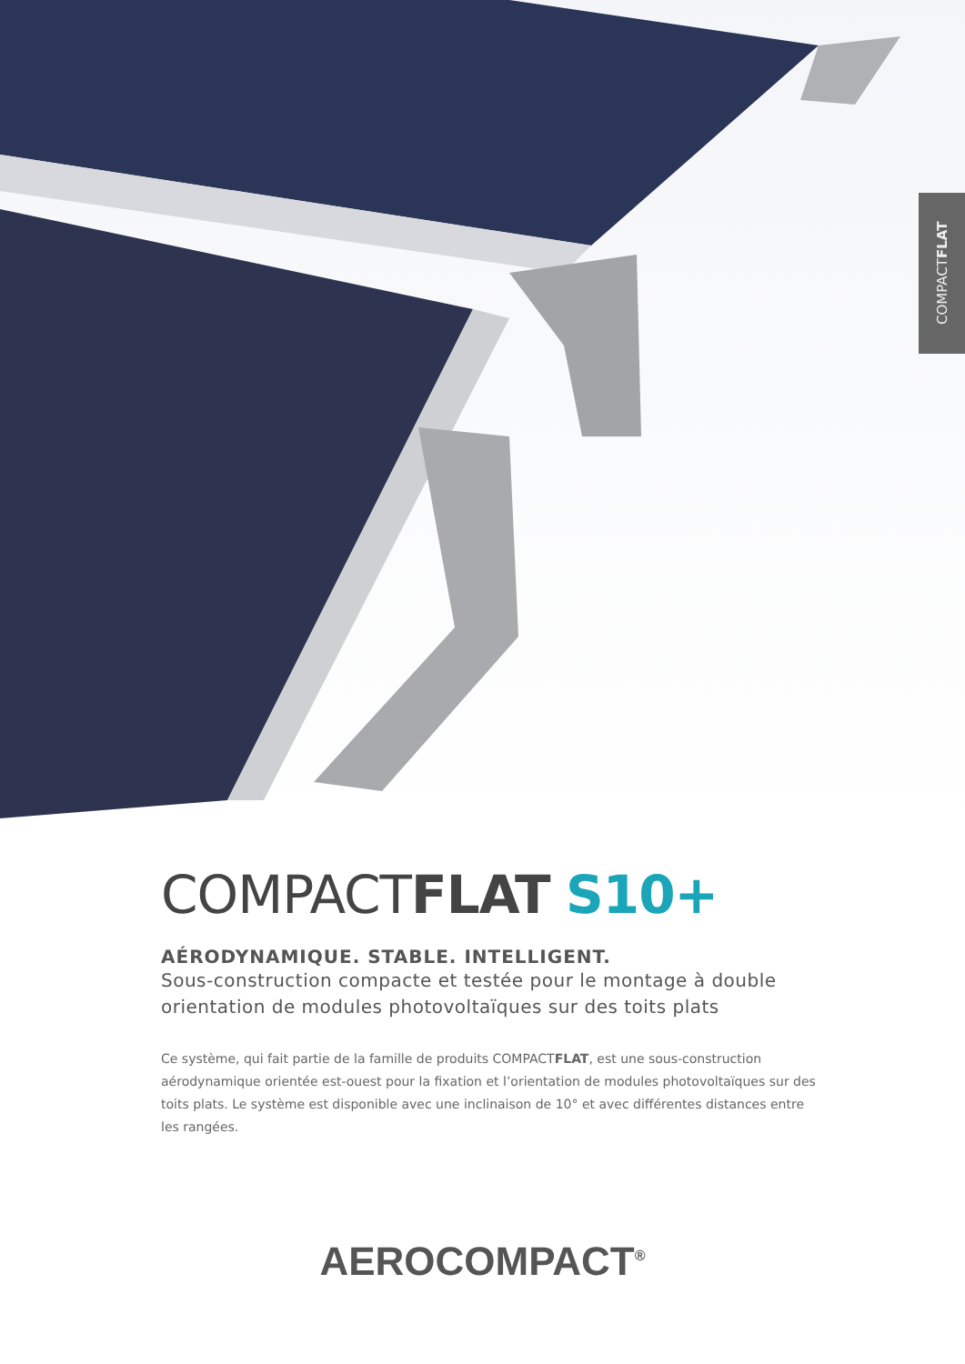COMPACT FLAT
COMPACTFLAT S10+
AÉRODYNAMIQUE. STABLE. INTELLIGENT.
Sous-construction compacte et testée pour le montage à double orientation de modules photovoltaïques sur des toits plats
Ce système, qui fait partie de la famille de produits COMPACTFLAT, est une sous-construction aérodynamique orientée est-ouest pour la fixation et l’orientation de modules photovoltaïques sur des toits plats. Le système est disponible avec une inclinaison de 10° et avec différentes distances entre les rangées.
AEROCOMPACT<sup>®</sup>